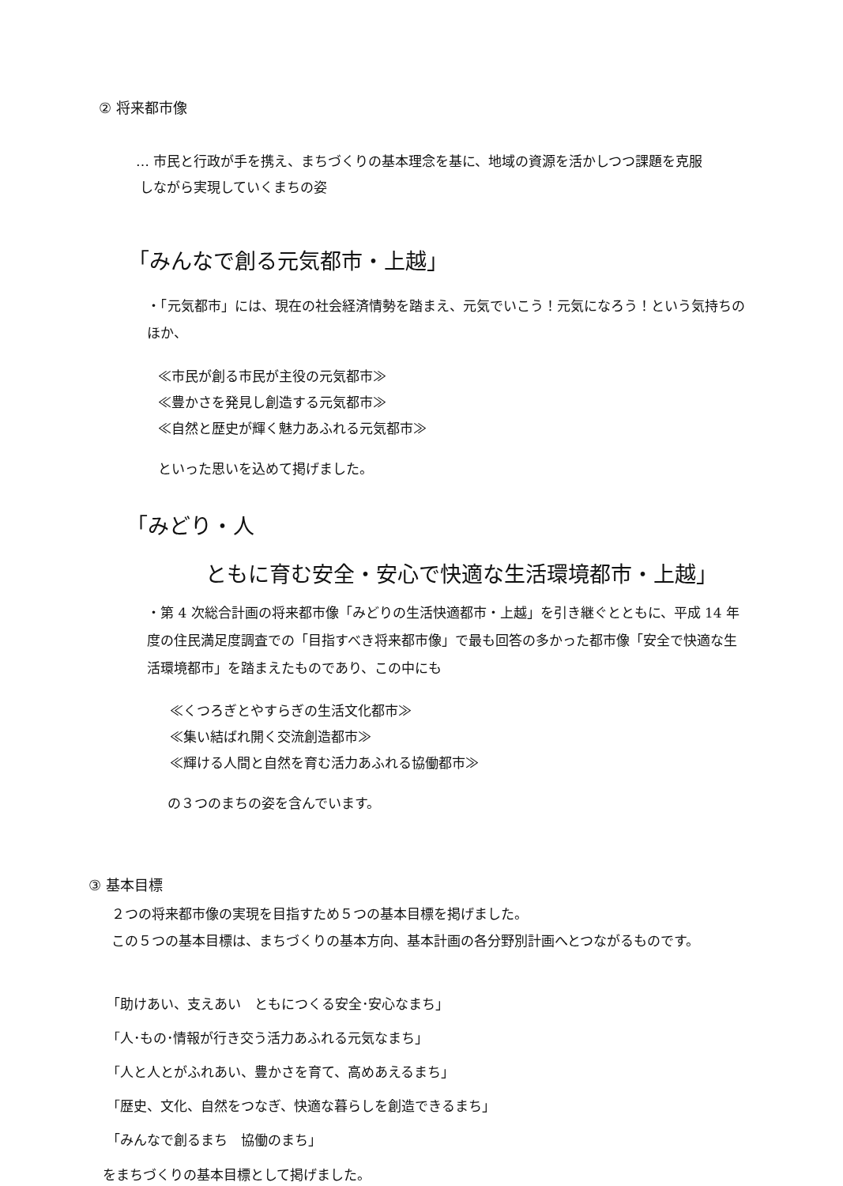② 将来都市像
… 市民と行政が手を携え、まちづくりの基本理念を基に、地域の資源を活かしつつ課題を克服
しながら実現していくまちの姿
「みんなで創る元気都市・上越」
・「元気都市」には、現在の社会経済情勢を踏まえ、元気でいこう！元気になろう！という気持ちのほか、
≪市民が創る市民が主役の元気都市≫
≪豊かさを発見し創造する元気都市≫
≪自然と歴史が輝く魅力あふれる元気都市≫
といった思いを込めて掲げました。
「みどり・人
ともに育む安全・安心で快適な生活環境都市・上越」
・第 4 次総合計画の将来都市像「みどりの生活快適都市・上越」を引き継ぐとともに、平成 14 年度の住民満足度調査での「目指すべき将来都市像」で最も回答の多かった都市像「安全で快適な生活環境都市」を踏まえたものであり、この中にも
≪くつろぎとやすらぎの生活文化都市≫
≪集い結ばれ開く交流創造都市≫
≪輝ける人間と自然を育む活力あふれる協働都市≫
の３つのまちの姿を含んでいます。
③ 基本目標
２つの将来都市像の実現を目指すため５つの基本目標を掲げました。
この５つの基本目標は、まちづくりの基本方向、基本計画の各分野別計画へとつながるものです。
「助けあい、支えあい　ともにつくる安全･安心なまち」
「人･もの･情報が行き交う活力あふれる元気なまち」
「人と人とがふれあい、豊かさを育て、高めあえるまち」
「歴史、文化、自然をつなぎ、快適な暮らしを創造できるまち」
「みんなで創るまち　協働のまち」
をまちづくりの基本目標として掲げました。